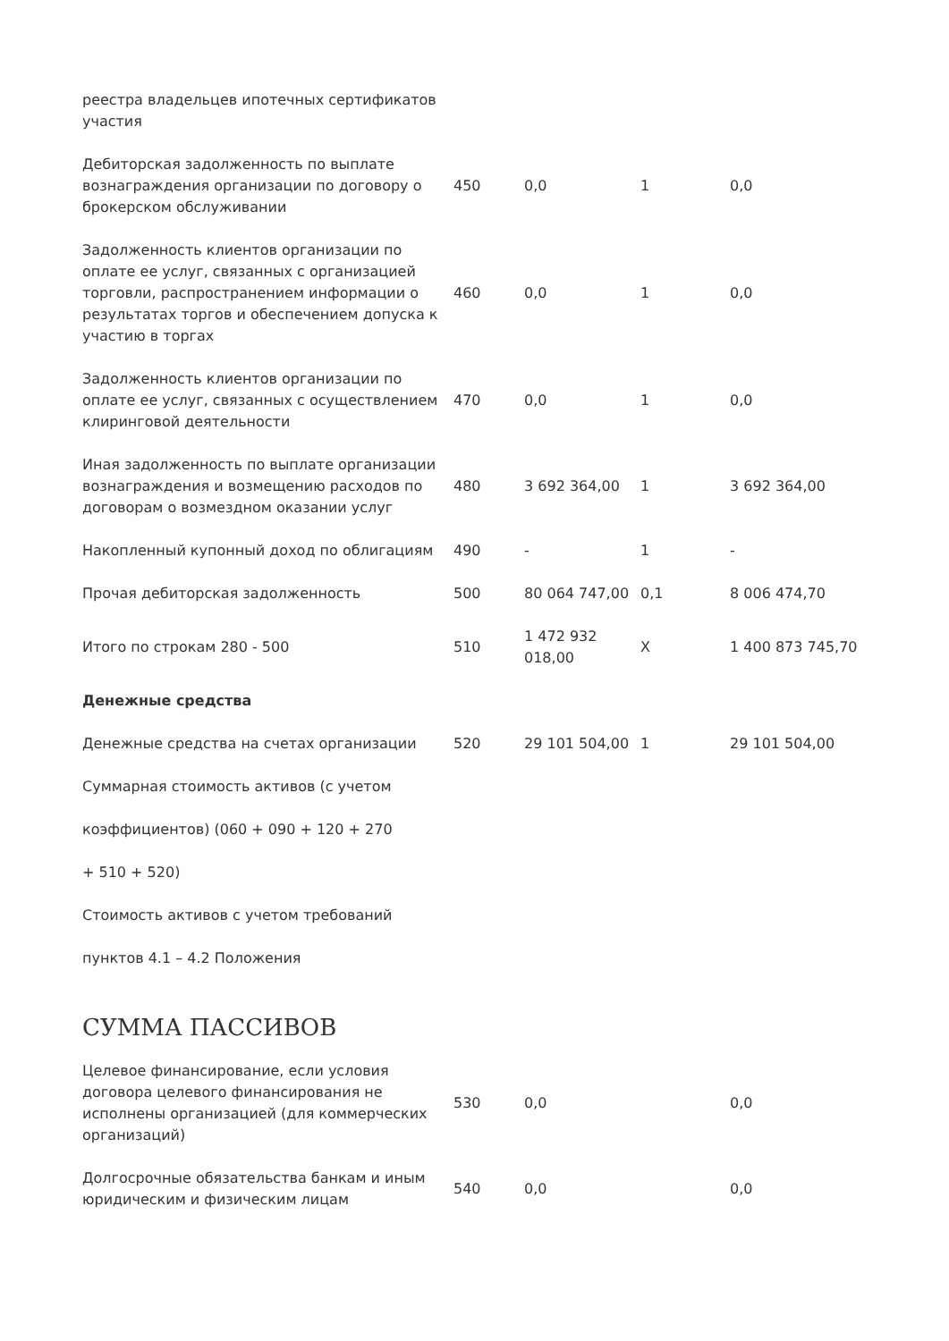| реестра владельцев ипотечных сертификатов участия | | | | |
| Дебиторская задолженность по выплате вознаграждения организации по договору о брокерском обслуживании | 450 | 0,0 | 1 | 0,0 |
| Задолженность клиентов организации по оплате ее услуг, связанных с организацией торговли, распространением информации о результатах торгов и обеспечением допуска к участию в торгах | 460 | 0,0 | 1 | 0,0 |
| Задолженность клиентов организации по оплате ее услуг, связанных с осуществлением клиринговой деятельности | 470 | 0,0 | 1 | 0,0 |
| Иная задолженность по выплате организации вознаграждения и возмещению расходов по договорам о возмездном оказании услуг | 480 | 3 692 364,00 | 1 | 3 692 364,00 |
| Накопленный купонный доход по облигациям | 490 | - | 1 | - |
| Прочая дебиторская задолженность | 500 | 80 064 747,00 | 0,1 | 8 006 474,70 |
| Итого по строкам 280 - 500 | 510 | 1 472 932 018,00 | X | 1 400 873 745,70 |
| Денежные средства | | | | |
| Денежные средства на счетах организации | 520 | 29 101 504,00 | 1 | 29 101 504,00 |
| Суммарная стоимость активов (с учетом | | | | |
| коэффициентов) (060 + 090 + 120 + 270 | | | | |
| + 510 + 520) | | | | |
| Стоимость активов с учетом требований | | | | |
| пунктов 4.1 – 4.2 Положения | | | | |
СУММА ПАССИВОВ
| Целевое финансирование, если условия договора целевого финансирования не исполнены организацией (для коммерческих организаций) | 530 | 0,0 | | 0,0 |
| Долгосрочные обязательства банкам и иным юридическим и физическим лицам | 540 | 0,0 | | 0,0 |